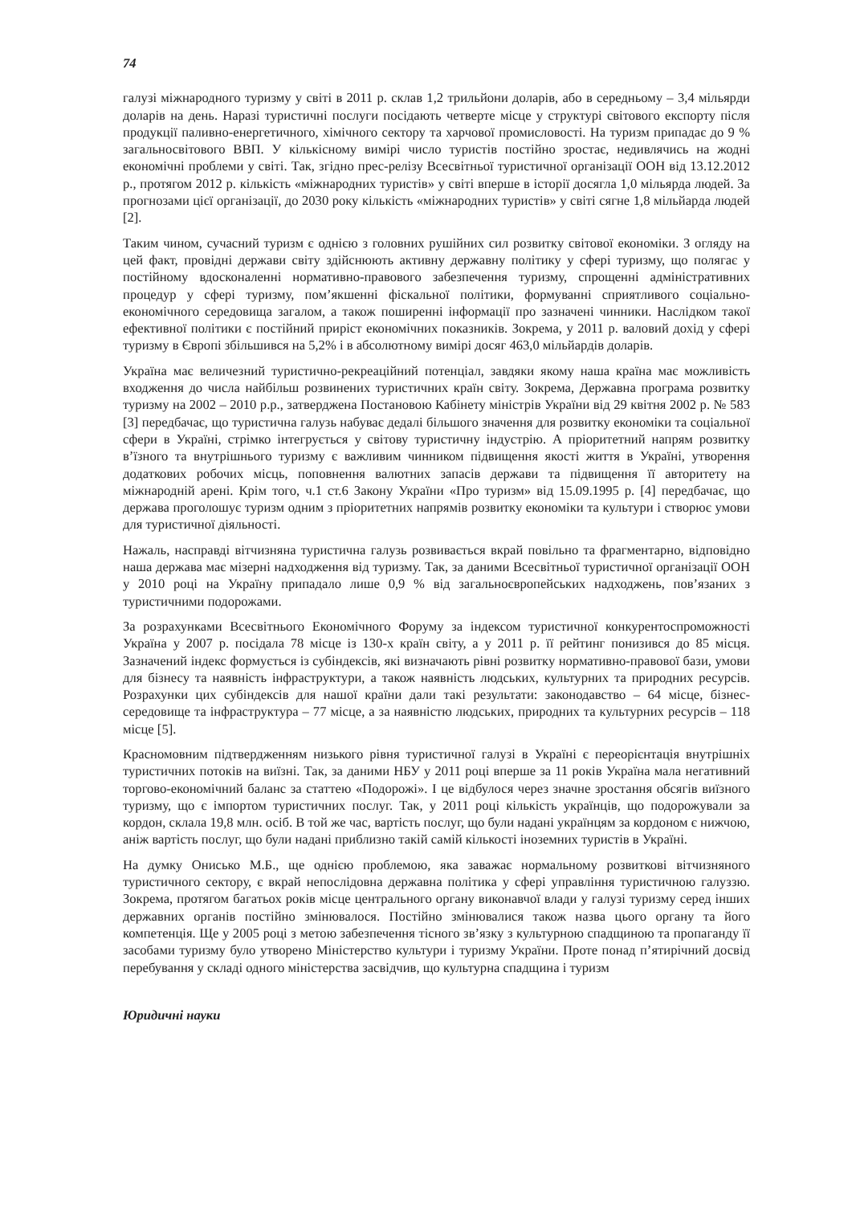74
галузі міжнародного туризму у світі в 2011 р. склав 1,2 трильйони доларів, або в середньому – 3,4 мільярди доларів на день. Наразі туристичні послуги посідають четверте місце у структурі світового експорту після продукції паливно-енергетичного, хімічного сектору та харчової промисловості. На туризм припадає до 9 % загальносвітового ВВП. У кількісному вимірі число туристів постійно зростає, недивлячись на жодні економічні проблеми у світі. Так, згідно прес-релізу Всесвітньої туристичної організації ООН від 13.12.2012 р., протягом 2012 р. кількість «міжнародних туристів» у світі вперше в історії досягла 1,0 мільярда людей. За прогнозами цієї організації, до 2030 року кількість «міжнародних туристів» у світі сягне 1,8 мільйарда людей [2].
Таким чином, сучасний туризм є однією з головних рушійних сил розвитку світової економіки. З огляду на цей факт, провідні держави світу здійснюють активну державну політику у сфері туризму, що полягає у постійному вдосконаленні нормативно-правового забезпечення туризму, спрощенні адміністративних процедур у сфері туризму, пом’якшенні фіскальної політики, формуванні сприятливого соціально-економічного середовища загалом, а також поширенні інформації про зазначені чинники. Наслідком такої ефективної політики є постійний приріст економічних показників. Зокрема, у 2011 р. валовий дохід у сфері туризму в Європі збільшився на 5,2% і в абсолютному вимірі досяг 463,0 мільйардів доларів.
Україна має величезний туристично-рекреаційний потенціал, завдяки якому наша країна має можливість входження до числа найбільш розвинених туристичних країн світу. Зокрема, Державна програма розвитку туризму на 2002 – 2010 р.р., затверджена Постановою Кабінету міністрів України від 29 квітня 2002 р. № 583 [3] передбачає, що туристична галузь набуває дедалі більшого значення для розвитку економіки та соціальної сфери в Україні, стрімко інтегрується у світову туристичну індустрію. А пріоритетний напрям розвитку в’їзного та внутрішнього туризму є важливим чинником підвищення якості життя в Україні, утворення додаткових робочих місць, поповнення валютних запасів держави та підвищення її авторитету на міжнародній арені. Крім того, ч.1 ст.6 Закону України «Про туризм» від 15.09.1995 р. [4] передбачає, що держава проголошує туризм одним з пріоритетних напрямів розвитку економіки та культури і створює умови для туристичної діяльності.
Нажаль, насправді вітчизняна туристична галузь розвивається вкрай повільно та фрагментарно, відповідно наша держава має мізерні надходження від туризму. Так, за даними Всесвітньої туристичної організації ООН у 2010 році на Україну припадало лише 0,9 % від загальноєвропейських надходжень, пов’язаних з туристичними подорожами.
За розрахунками Всесвітнього Економічного Форуму за індексом туристичної конкурентоспроможності Україна у 2007 р. посідала 78 місце із 130-х країн світу, а у 2011 р. її рейтинг понизився до 85 місця. Зазначений індекс формується із субіндексів, які визначають рівні розвитку нормативно-правової бази, умови для бізнесу та наявність інфраструктури, а також наявність людських, культурних та природних ресурсів. Розрахунки цих субіндексів для нашої країни дали такі результати: законодавство – 64 місце, бізнес-середовище та інфраструктура – 77 місце, а за наявністю людських, природних та культурних ресурсів – 118 місце [5].
Красномовним підтвердженням низького рівня туристичної галузі в Україні є переорієнтація внутрішніх туристичних потоків на виїзні. Так, за даними НБУ у 2011 році вперше за 11 років Україна мала негативний торгово-економічний баланс за статтею «Подорожі». І це відбулося через значне зростання обсягів виїзного туризму, що є імпортом туристичних послуг. Так, у 2011 році кількість українців, що подорожували за кордон, склала 19,8 млн. осіб. В той же час, вартість послуг, що були надані українцям за кордоном є нижчою, аніж вартість послуг, що були надані приблизно такій самій кількості іноземних туристів в Україні.
На думку Онисько М.Б., ще однією проблемою, яка заважає нормальному розвиткові вітчизняного туристичного сектору, є вкрай непослідовна державна політика у сфері управління туристичною галуззю. Зокрема, протягом багатьох років місце центрального органу виконавчої влади у галузі туризму серед інших державних органів постійно змінювалося. Постійно змінювалися також назва цього органу та його компетенція. Ще у 2005 році з метою забезпечення тісного зв’язку з культурною спадщиною та пропаганду її засобами туризму було утворено Міністерство культури і туризму України. Проте понад п’ятирічний досвід перебування у складі одного міністерства засвідчив, що культурна спадщина і туризм
Юридичні науки